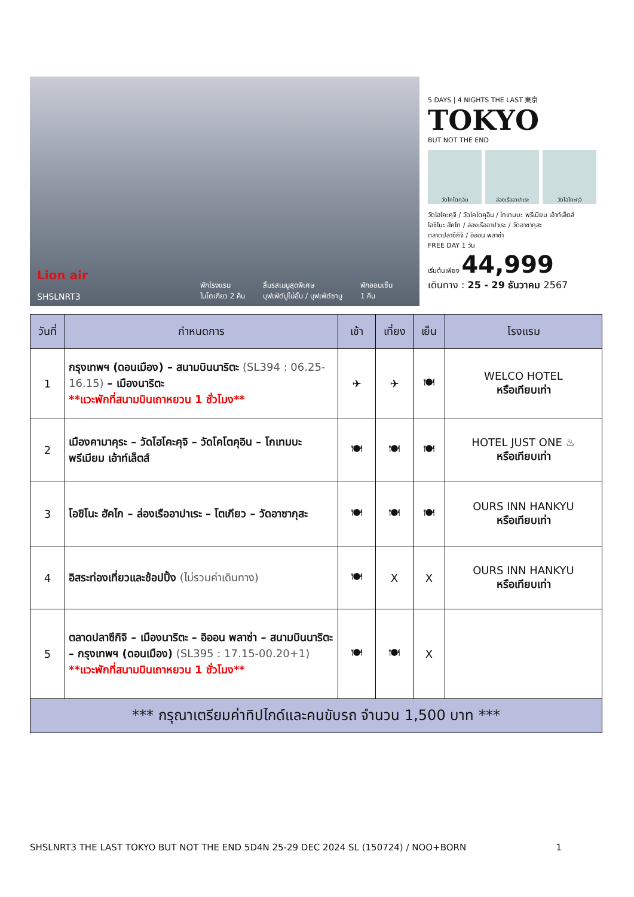Lion air
SHSLNRT3
พักโรงแรม
ในโตเกียว 2 คืน ลิ้มรสเมนูสุดพิเศษ
บุฟเฟ่ต์ปูไม่อั้น / บุฟเฟ่ต์ชาบู พักออนเซ็น
1 คืน
5 DAYS | 4 NIGHTS THE LAST 東京
TOKYO
BUT NOT THE END
วัดโคโตคุอิน ล่องเรืออาปาเระ วัดโฮโคะคุจิ
วัดโฮโคะคุจิ / วัดโคโตคุอิน / โกเทมบะ พรีเมียม เอ้าท์เล็ตส์
โอชิโนะ ฮัคไก / ล่องเรืออาปาเระ / วัดอาซากุสะ
ตลาดปลาซึกิจิ / อิออน พลาซ่า
FREE DAY 1 วัน
เริ่มต้นเพียง 44,999
เดินทาง : 25 - 29 ธันวาคม 2567
| วันที่ | กำหนดการ | เช้า | เที่ยง | เย็น | โรงแรม |
| --- | --- | --- | --- | --- | --- |
| 1 | กรุงเทพฯ (ดอนเมือง) – สนามบินนาริตะ (SL394 : 06.25-16.15) – เมืองนาริตะ **แวะพักที่สนามบินเถาหยวน 1 ชั่วโมง** | ✈ | ✈ | 🍽 | WELCO HOTEL หรือเทียบเท่า |
| 2 | เมืองคามาคุระ – วัดโฮโคะคุจิ – วัดโคโตคุอิน – โกเทมบะ พรีเมียม เอ้าท์เล็ตส์ | 🍽 | 🍽 | 🍽 | HOTEL JUST ONE ♨ หรือเทียบเท่า |
| 3 | โอชิโนะ ฮัคไก – ล่องเรืออาปาเระ – โตเกียว – วัดอาซากุสะ | 🍽 | 🍽 | 🍽 | OURS INN HANKYU หรือเทียบเท่า |
| 4 | อิสระท่องเที่ยวและช้อปปิ้ง (ไม่รวมค่าเดินทาง) | 🍽 | X | X | OURS INN HANKYU หรือเทียบเท่า |
| 5 | ตลาดปลาซึกิจิ – เมืองนาริตะ – อิออน พลาซ่า – สนามบินนาริตะ – กรุงเทพฯ (ดอนเมือง) (SL395 : 17.15-00.20+1) **แวะพักที่สนามบินเถาหยวน 1 ชั่วโมง** | 🍽 | 🍽 | X | |
| *** กรุณาเตรียมค่าทิปไกด์และคนขับรถ จำนวน 1,500 บาท *** | | | | | |
SHSLNRT3 THE LAST TOKYO BUT NOT THE END 5D4N 25-29 DEC 2024 SL (150724) / NOO+BORN 1